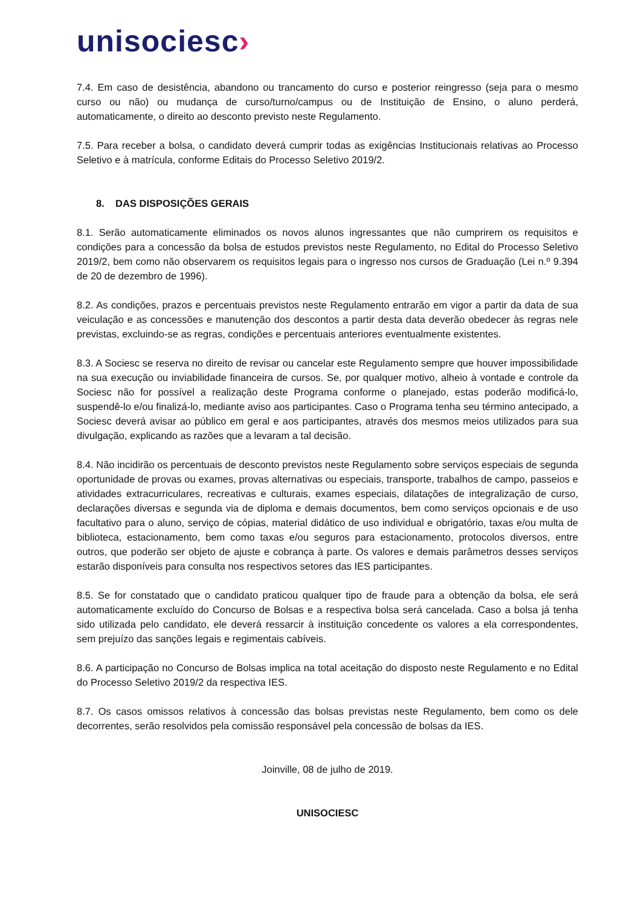unisociesc›
7.4. Em caso de desistência, abandono ou trancamento do curso e posterior reingresso (seja para o mesmo curso ou não) ou mudança de curso/turno/campus ou de Instituição de Ensino, o aluno perderá, automaticamente, o direito ao desconto previsto neste Regulamento.
7.5. Para receber a bolsa, o candidato deverá cumprir todas as exigências Institucionais relativas ao Processo Seletivo e à matrícula, conforme Editais do Processo Seletivo 2019/2.
8. DAS DISPOSIÇÕES GERAIS
8.1. Serão automaticamente eliminados os novos alunos ingressantes que não cumprirem os requisitos e condições para a concessão da bolsa de estudos previstos neste Regulamento, no Edital do Processo Seletivo 2019/2, bem como não observarem os requisitos legais para o ingresso nos cursos de Graduação (Lei n.º 9.394 de 20 de dezembro de 1996).
8.2. As condições, prazos e percentuais previstos neste Regulamento entrarão em vigor a partir da data de sua veiculação e as concessões e manutenção dos descontos a partir desta data deverão obedecer às regras nele previstas, excluindo-se as regras, condições e percentuais anteriores eventualmente existentes.
8.3. A Sociesc se reserva no direito de revisar ou cancelar este Regulamento sempre que houver impossibilidade na sua execução ou inviabilidade financeira de cursos. Se, por qualquer motivo, alheio à vontade e controle da Sociesc não for possível a realização deste Programa conforme o planejado, estas poderão modificá-lo, suspendê-lo e/ou finalizá-lo, mediante aviso aos participantes. Caso o Programa tenha seu término antecipado, a Sociesc deverá avisar ao público em geral e aos participantes, através dos mesmos meios utilizados para sua divulgação, explicando as razões que a levaram a tal decisão.
8.4. Não incidirão os percentuais de desconto previstos neste Regulamento sobre serviços especiais de segunda oportunidade de provas ou exames, provas alternativas ou especiais, transporte, trabalhos de campo, passeios e atividades extracurriculares, recreativas e culturais, exames especiais, dilatações de integralização de curso, declarações diversas e segunda via de diploma e demais documentos, bem como serviços opcionais e de uso facultativo para o aluno, serviço de cópias, material didático de uso individual e obrigatório, taxas e/ou multa de biblioteca, estacionamento, bem como taxas e/ou seguros para estacionamento, protocolos diversos, entre outros, que poderão ser objeto de ajuste e cobrança à parte. Os valores e demais parâmetros desses serviços estarão disponíveis para consulta nos respectivos setores das IES participantes.
8.5. Se for constatado que o candidato praticou qualquer tipo de fraude para a obtenção da bolsa, ele será automaticamente excluído do Concurso de Bolsas e a respectiva bolsa será cancelada. Caso a bolsa já tenha sido utilizada pelo candidato, ele deverá ressarcir à instituição concedente os valores a ela correspondentes, sem prejuízo das sanções legais e regimentais cabíveis.
8.6. A participação no Concurso de Bolsas implica na total aceitação do disposto neste Regulamento e no Edital do Processo Seletivo 2019/2 da respectiva IES.
8.7. Os casos omissos relativos à concessão das bolsas previstas neste Regulamento, bem como os dele decorrentes, serão resolvidos pela comissão responsável pela concessão de bolsas da IES.
Joinville, 08 de julho de 2019.
UNISOCIESC